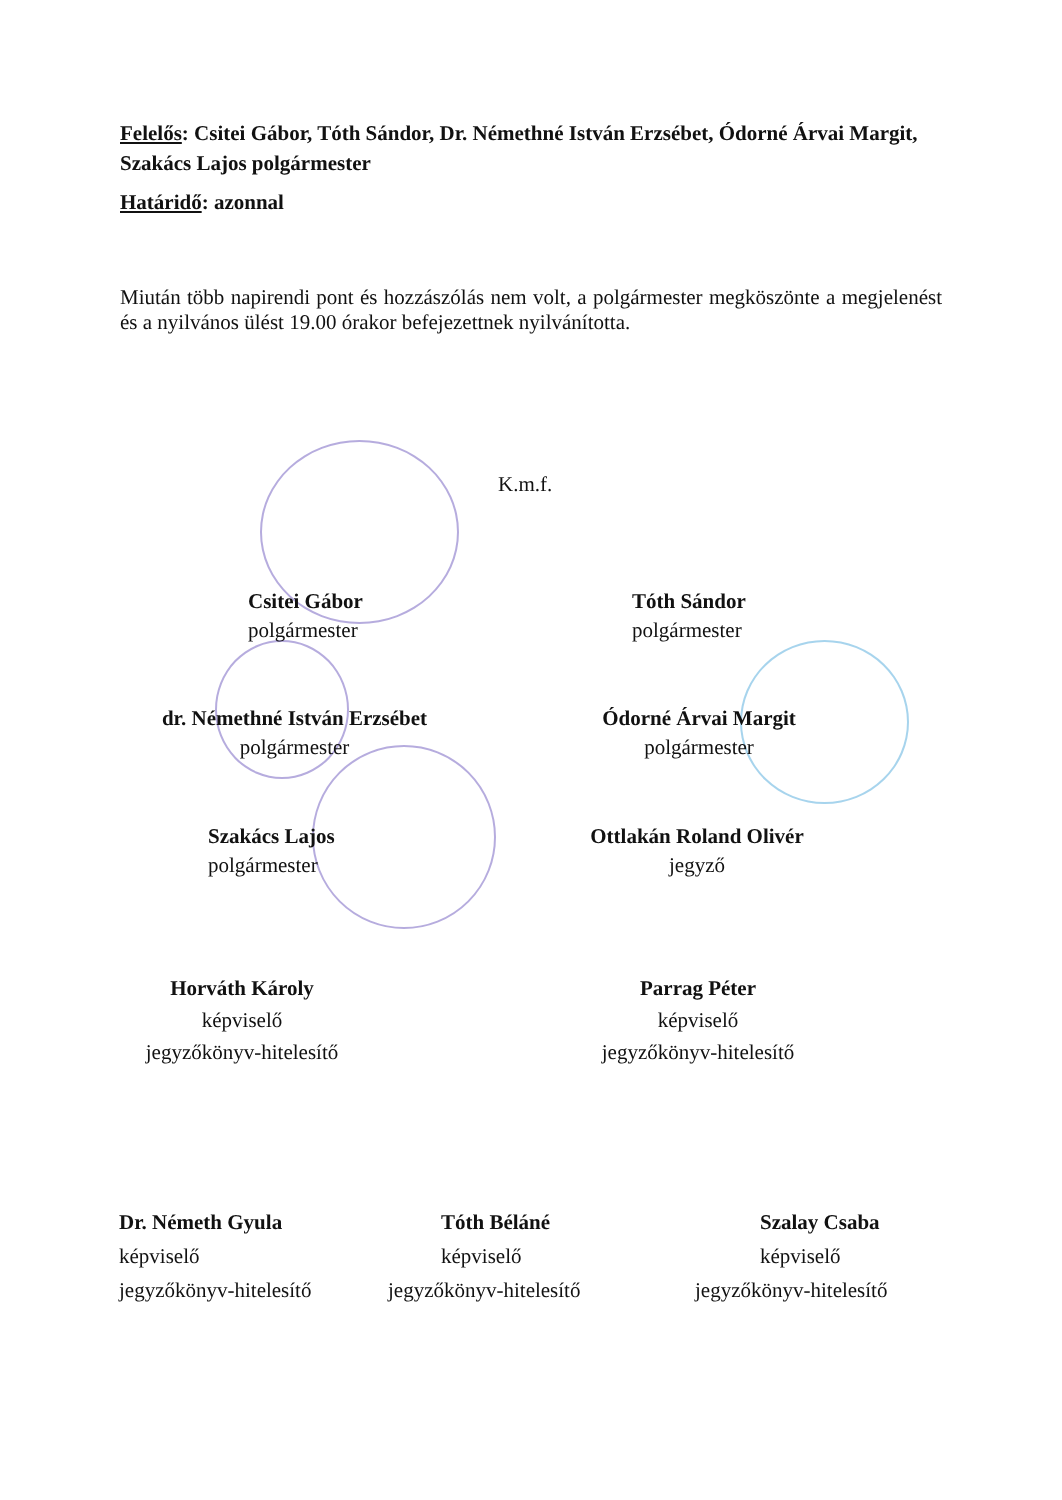Felelős: Csitei Gábor, Tóth Sándor, Dr. Némethné István Erzsébet, Ódorné Árvai Margit, Szakács Lajos polgármester
Határidő: azonnal
Miután több napirendi pont és hozzászólás nem volt, a polgármester megköszönte a megjelenést és a nyilvános ülést 19.00 órakor befejezettnek nyilvánította.
K.m.f.
Csitei Gábor
polgármester
Tóth Sándor
polgármester
dr. Némethné István Erzsébet
polgármester
Ódorné Árvai Margit
polgármester
Szakács Lajos
polgármester
Ottlakán Roland Olivér
jegyző
Horváth Károly
képviselő
jegyzőkönyv-hitelesítő
Parrag Péter
képviselő
jegyzőkönyv-hitelesítő
Dr. Németh Gyula
képviselő
jegyzőkönyv-hitelesítő
Tóth Béláné
képviselő
jegyzőkönyv-hitelesítő
Szalay Csaba
képviselő
jegyzőkönyv-hitelesítő